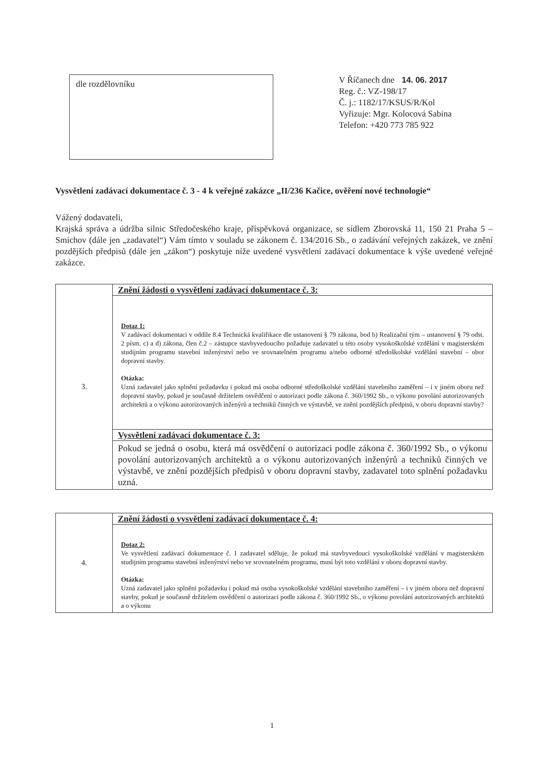dle rozdělovníku
V Říčanech dne 14. 06. 2017
Reg. č.: VZ-198/17
Č. j.: 1182/17/KSUS/R/Kol
Vyřizuje: Mgr. Kolocová Sabina
Telefon: +420 773 785 922
Vysvětlení zadávací dokumentace č. 3 - 4 k veřejné zakázce „II/236 Kačice, ověření nové technologie“
Vážený dodavateli,
Krajská správa a údržba silnic Středočeského kraje, příspěvková organizace, se sídlem Zborovská 11, 150 21 Praha 5 – Smíchov (dále jen „zadavatel“) Vám tímto v souladu se zákonem č. 134/2016 Sb., o zadávání veřejných zakázek, ve znění pozdějších předpisů (dále jen „zákon“) poskytuje níže uvedené vysvětlení zadávací dokumentace k výše uvedené veřejné zakázce.
| 3. | Znění žádosti o vysvětlení zadávací dokumentace č. 3: |
| | Dotaz 1: V zadávací dokumentaci v oddíle 8.4 Technická kvalifikace dle ustanovení § 79 zákona, bod b) Realizační tým – ustanovení § 79 odst. 2 písm. c) a d) zákona, člen č.2 – zástupce stavbyvedoucího požaduje zadavatel u této osoby vysokoškolské vzdělání v magisterském studijním programu stavební inženýrství nebo ve srovnatelném programu a/nebo odborné středoškolské vzdělání stavební – obor dopravní stavby. Otázka: Uzná zadavatel jako splnění požadavku i pokud má osoba odborné středoškolské vzdělání stavebního zaměření – i v jiném oboru než dopravní stavby, pokud je současně držitelem osvědčení o autorizaci podle zákona č. 360/1992 Sb., o výkonu povolání autorizovaných architektů a o výkonu autorizovaných inženýrů a techniků činných ve výstavbě, ve znění pozdějších předpisů, v oboru dopravní stavby? |
| | Vysvětlení zadávací dokumentace č. 3: |
| | Pokud se jedná o osobu, která má osvědčení o autorizaci podle zákona č. 360/1992 Sb., o výkonu povolání autorizovaných architektů a o výkonu autorizovaných inženýrů a techniků činných ve výstavbě, ve znění pozdějších předpisů v oboru dopravní stavby, zadavatel toto splnění požadavku uzná. |
| 4. | Znění žádosti o vysvětlení zadávací dokumentace č. 4: |
| | Dotaz 2: Ve vysvětlení zadávací dokumentace č. 1 zadavatel sděluje, že pokud má stavbyvedoucí vysokoškolské vzdělání v magisterském studijním programu stavební inženýrství nebo ve srovnatelném programu, musí být toto vzdělání v oboru dopravní stavby. Otázka: Uzná zadavatel jako splnění požadavku i pokud má osoba vysokoškolské vzdělání stavebního zaměření – i v jiném oboru než dopravní stavby, pokud je současně držitelem osvědčení o autorizaci podle zákona č. 360/1992 Sb., o výkonu povolání autorizovaných architektů a o výkonu |
1